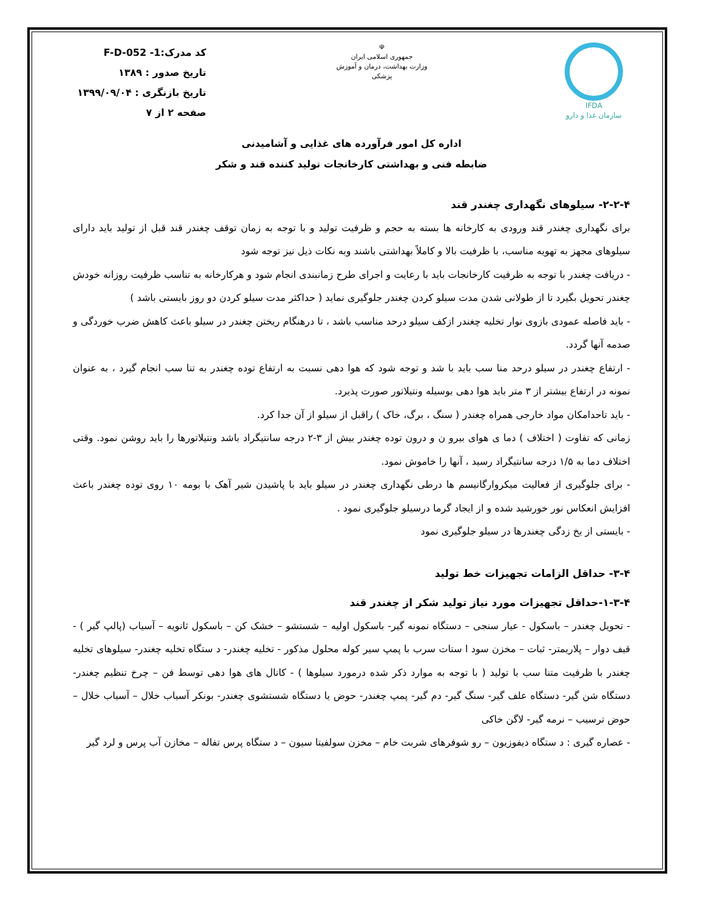IFDA
سازمان غذا و دارو
☫
جمهوری اسلامی ایران
وزارت بهداشت، درمان و آموزش پزشکی
کد مدرک:1- F-D-052
تاریخ صدور : ۱۳۸۹
تاریخ بازنگری : ۱۳۹۹/۰۹/۰۴
صفحه ۲ از ۷
اداره کل امور فرآورده های غذایی و آشامیدنی
ضابطه فنی و بهداشتی کارخانجات تولید کننده قند و شکر
۲-۲-۴- سیلوهای نگهداری چغندر قند
برای نگهداری چغندر قند ورودی به کارخانه ها بسته به حجم و ظرفیت تولید و با توجه به زمان توقف چغندر قند قبل از تولید باید دارای سیلوهای مجهز به تهویه مناسب، با ظرفیت بالا و کاملاً بهداشتی باشند وبه نکات ذیل نیز توجه شود
- دریافت چغندر با توجه به ظرفیت کارخانجات باید با رعایت و اجرای طرح زمانبندی انجام شود و هرکارخانه به تناسب ظرفیت روزانه خودش چغندر تحویل بگیرد تا از طولانی شدن مدت سیلو کردن چغندر جلوگیری نماید ( حداکثر مدت سیلو کردن دو روز بایستی باشد )
- باید فاصله عمودی بازوی نوار تخلیه چغندر ازکف سیلو درحد مناسب باشد ، تا درهنگام ریختن چغندر در سیلو باعث کاهش ضرب خوردگی و صدمه آنها گردد.
- ارتفاع چغندر در سیلو درحد منا سب باید با شد و توجه شود که هوا دهی نسبت به ارتفاع توده چغندر به تنا سب انجام گیرد ، به عنوان نمونه در ارتفاع بیشتر از ۳ متر باید هوا دهی بوسیله ونتیلاتور صورت پذیرد.
- باید تاحدامکان مواد خارجی همراه چغندر ( سنگ ، برگ، خاک ) راقبل از سیلو از آن جدا کرد.
زمانی که تفاوت ( اختلاف ) دما ی هوای بیرو ن و درون توده چغندر بیش از ۳-۲ درجه سانتیگراد باشد ونتیلاتورها را باید روشن نمود. وقتی اختلاف دما به ۱/۵ درجه سانتیگراد رسید ، آنها را خاموش نمود.
- برای جلوگیری از فعالیت میکروارگانیسم ها درطی نگهداری چغندر در سیلو باید با پاشیدن شیر آهک با بومه ۱۰ روی توده چغندر باعث افزایش انعکاس نور خورشید شده و از ایجاد گرما درسیلو جلوگیری نمود .
- بایستی از یخ زدگی چغندرها در سیلو جلوگیری نمود
۳-۴- حداقل الزامات تجهیزات خط تولید
۱-۳-۴-حداقل تجهیزات مورد نیاز تولید شکر از چغندر قند
- تحویل چغندر – باسکول - عیار سنجی – دستگاه نمونه گیر- باسکول اولیه – شستشو – خشک کن – باسکول ثانویه – آسیاب (پالپ گیر ) - قیف دوار – پلاریمتر- ثبات – مخزن سود ا ستات سرب با پمپ سیر کوله محلول مذکور - تخلیه چغندر- د ستگاه تخلیه چغندر- سیلوهای تخلیه چغندر با ظرفیت متنا سب با تولید ( با توجه به موارد ذکر شده درمورد سیلوها ) - کانال های هوا دهی توسط فن – چرخ تنظیم چغندر- دستگاه شن گیر- دستگاه علف گیر- سنگ گیر- دم گیر- پمپ چغندر- حوض یا دستگاه شستشوی چغندر- بونکر آسیاب خلال – آسیاب خلال – حوض ترسیب – نرمه گیر- لاگن خاکی
- عصاره گیری : د ستگاه دیفوزیون – رو شوفرهای شربت خام – مخزن سولفیتا سیون – د ستگاه پرس تفاله – مخازن آب پرس و لرد گیر